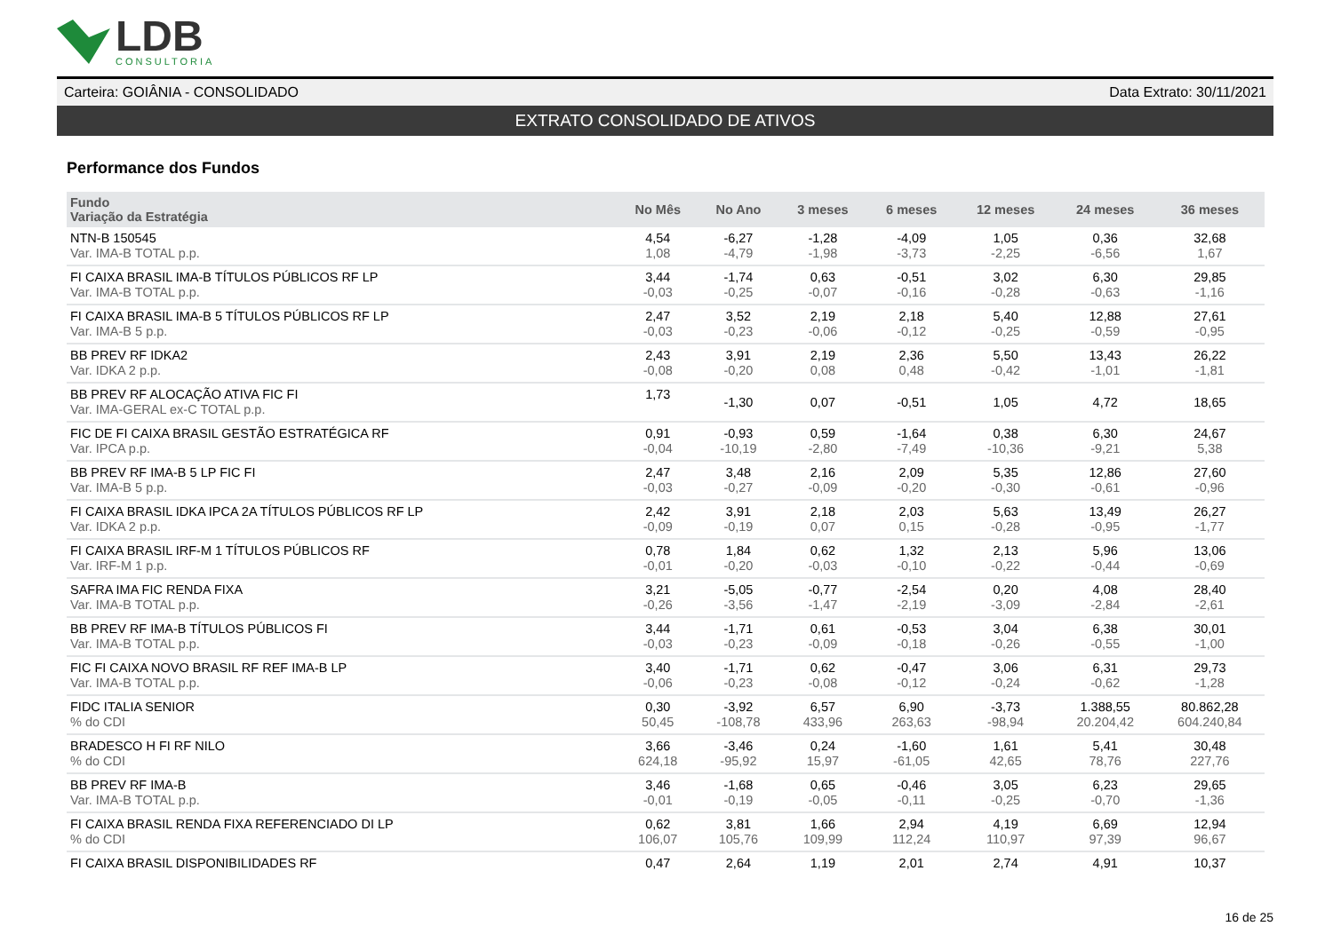LDB
CONSULTORIA
Carteira: GOIÂNIA - CONSOLIDADO Data Extrato: 30/11/2021
EXTRATO CONSOLIDADO DE ATIVOS
Performance dos Fundos
| Fundo Variação da Estratégia | No Mês | No Ano | 3 meses | 6 meses | 12 meses | 24 meses | 36 meses |
| --- | --- | --- | --- | --- | --- | --- | --- |
| NTN-B 150545 Var. IMA-B TOTAL p.p. | 4,54 1,08 | -6,27 -4,79 | -1,28 -1,98 | -4,09 -3,73 | 1,05 -2,25 | 0,36 -6,56 | 32,68 1,67 |
| FI CAIXA BRASIL IMA-B TÍTULOS PÚBLICOS RF LP Var. IMA-B TOTAL p.p. | 3,44 -0,03 | -1,74 -0,25 | 0,63 -0,07 | -0,51 -0,16 | 3,02 -0,28 | 6,30 -0,63 | 29,85 -1,16 |
| FI CAIXA BRASIL IMA-B 5 TÍTULOS PÚBLICOS RF LP Var. IMA-B 5 p.p. | 2,47 -0,03 | 3,52 -0,23 | 2,19 -0,06 | 2,18 -0,12 | 5,40 -0,25 | 12,88 -0,59 | 27,61 -0,95 |
| BB PREV RF IDKA2 Var. IDKA 2 p.p. | 2,43 -0,08 | 3,91 -0,20 | 2,19 0,08 | 2,36 0,48 | 5,50 -0,42 | 13,43 -1,01 | 26,22 -1,81 |
| BB PREV RF ALOCAÇÃO ATIVA FIC FI Var. IMA-GERAL ex-C TOTAL p.p. | 1,73 | -1,30 | 0,07 | -0,51 | 1,05 | 4,72 | 18,65 |
| FIC DE FI CAIXA BRASIL GESTÃO ESTRATÉGICA RF Var. IPCA p.p. | 0,91 -0,04 | -0,93 -10,19 | 0,59 -2,80 | -1,64 -7,49 | 0,38 -10,36 | 6,30 -9,21 | 24,67 5,38 |
| BB PREV RF IMA-B 5 LP FIC FI Var. IMA-B 5 p.p. | 2,47 -0,03 | 3,48 -0,27 | 2,16 -0,09 | 2,09 -0,20 | 5,35 -0,30 | 12,86 -0,61 | 27,60 -0,96 |
| FI CAIXA BRASIL IDKA IPCA 2A TÍTULOS PÚBLICOS RF LP Var. IDKA 2 p.p. | 2,42 -0,09 | 3,91 -0,19 | 2,18 0,07 | 2,03 0,15 | 5,63 -0,28 | 13,49 -0,95 | 26,27 -1,77 |
| FI CAIXA BRASIL IRF-M 1 TÍTULOS PÚBLICOS RF Var. IRF-M 1 p.p. | 0,78 -0,01 | 1,84 -0,20 | 0,62 -0,03 | 1,32 -0,10 | 2,13 -0,22 | 5,96 -0,44 | 13,06 -0,69 |
| SAFRA IMA FIC RENDA FIXA Var. IMA-B TOTAL p.p. | 3,21 -0,26 | -5,05 -3,56 | -0,77 -1,47 | -2,54 -2,19 | 0,20 -3,09 | 4,08 -2,84 | 28,40 -2,61 |
| BB PREV RF IMA-B TÍTULOS PÚBLICOS FI Var. IMA-B TOTAL p.p. | 3,44 -0,03 | -1,71 -0,23 | 0,61 -0,09 | -0,53 -0,18 | 3,04 -0,26 | 6,38 -0,55 | 30,01 -1,00 |
| FIC FI CAIXA NOVO BRASIL RF REF IMA-B LP Var. IMA-B TOTAL p.p. | 3,40 -0,06 | -1,71 -0,23 | 0,62 -0,08 | -0,47 -0,12 | 3,06 -0,24 | 6,31 -0,62 | 29,73 -1,28 |
| FIDC ITALIA SENIOR % do CDI | 0,30 50,45 | -3,92 -108,78 | 6,57 433,96 | 6,90 263,63 | -3,73 -98,94 | 1.388,55 20.204,42 | 80.862,28 604.240,84 |
| BRADESCO H FI RF NILO % do CDI | 3,66 624,18 | -3,46 -95,92 | 0,24 15,97 | -1,60 -61,05 | 1,61 42,65 | 5,41 78,76 | 30,48 227,76 |
| BB PREV RF IMA-B Var. IMA-B TOTAL p.p. | 3,46 -0,01 | -1,68 -0,19 | 0,65 -0,05 | -0,46 -0,11 | 3,05 -0,25 | 6,23 -0,70 | 29,65 -1,36 |
| FI CAIXA BRASIL RENDA FIXA REFERENCIADO DI LP % do CDI | 0,62 106,07 | 3,81 105,76 | 1,66 109,99 | 2,94 112,24 | 4,19 110,97 | 6,69 97,39 | 12,94 96,67 |
| FI CAIXA BRASIL DISPONIBILIDADES RF | 0,47 | 2,64 | 1,19 | 2,01 | 2,74 | 4,91 | 10,37 |
16 de 25